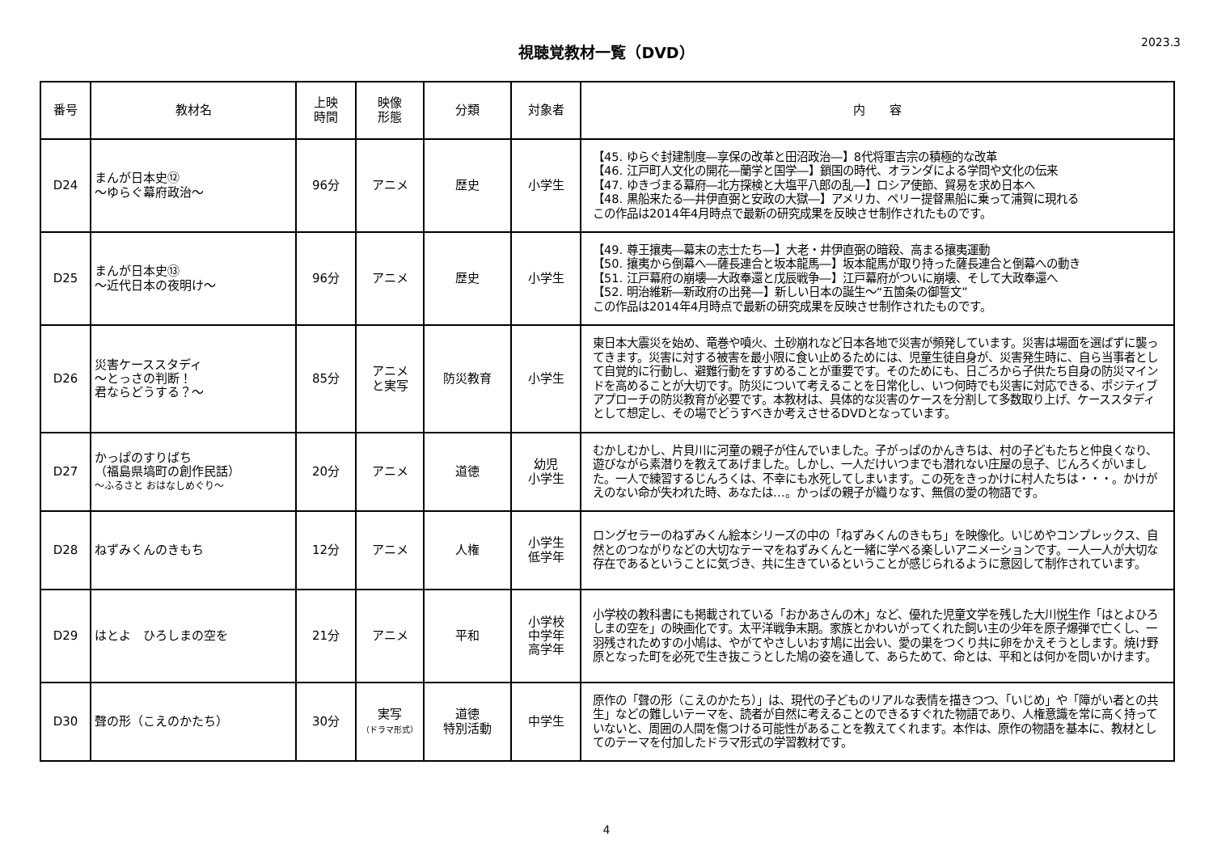視聴覚教材一覧（DVD）
2023.3
| 番号 | 教材名 | 上映 時間 | 映像 形態 | 分類 | 対象者 | 内 容 |
| --- | --- | --- | --- | --- | --- | --- |
| D24 | まんが日本史⑫ ～ゆらぐ幕府政治～ | 96分 | アニメ | 歴史 | 小学生 | 【45. ゆらぐ封建制度―享保の改革と田沼政治―】8代将軍吉宗の積極的な改革 【46. 江戸町人文化の開花―蘭学と国学―】鎖国の時代、オランダによる学問や文化の伝来 【47. ゆきづまる幕府―北方探検と大塩平八郎の乱―】ロシア使節、貿易を求め日本へ 【48. 黒船来たる―井伊直弼と安政の大獄―】アメリカ、ペリー提督黒船に乗って浦賀に現れる この作品は2014年4月時点で最新の研究成果を反映させ制作されたものです。 |
| D25 | まんが日本史⑬ ～近代日本の夜明け～ | 96分 | アニメ | 歴史 | 小学生 | 【49. 尊王攘夷―幕末の志士たち―】大老・井伊直弼の暗殺、高まる攘夷運動 【50. 攘夷から倒幕へ―薩長連合と坂本龍馬―】坂本龍馬が取り持った薩長連合と倒幕への動き 【51. 江戸幕府の崩壊―大政奉還と戊辰戦争―】江戸幕府がついに崩壊、そして大政奉還へ 【52. 明治維新―新政府の出発―】新しい日本の誕生～“五箇条の御誓文” この作品は2014年4月時点で最新の研究成果を反映させ制作されたものです。 |
| D26 | 災害ケーススタディ ～とっさの判断！ 君ならどうする？～ | 85分 | アニメ と実写 | 防災教育 | 小学生 | 東日本大震災を始め、竜巻や噴火、土砂崩れなど日本各地で災害が頻発しています。災害は場面を選ばずに襲ってきます。災害に対する被害を最小限に食い止めるためには、児童生徒自身が、災害発生時に、自ら当事者として自覚的に行動し、避難行動をすすめることが重要です。そのためにも、日ごろから子供たち自身の防災マインドを高めることが大切です。防災について考えることを日常化し、いつ何時でも災害に対応できる、ポジティブアプローチの防災教育が必要です。本教材は、具体的な災害のケースを分割して多数取り上げ、ケーススタディとして想定し、その場でどうすべきか考えさせるDVDとなっています。 |
| D27 | かっぱのすりばち （福島県塙町の創作民話） ～ふるさと おはなしめぐり～ | 20分 | アニメ | 道徳 | 幼児 小学生 | むかしむかし、片貝川に河童の親子が住んでいました。子がっぱのかんきちは、村の子どもたちと仲良くなり、遊びながら素潜りを教えてあげました。しかし、一人だけいつまでも潜れない庄屋の息子、じんろくがいました。一人で練習するじんろくは、不幸にも水死してしまいます。この死をきっかけに村人たちは・・・。かけがえのない命が失われた時、あなたは…。かっぱの親子が織りなす、無償の愛の物語です。 |
| D28 | ねずみくんのきもち | 12分 | アニメ | 人権 | 小学生 低学年 | ロングセラーのねずみくん絵本シリーズの中の「ねずみくんのきもち」を映像化。いじめやコンプレックス、自然とのつながりなどの大切なテーマをねずみくんと一緒に学べる楽しいアニメーションです。一人一人が大切な存在であるということに気づき、共に生きているということが感じられるように意図して制作されています。 |
| D29 | はとよ ひろしまの空を | 21分 | アニメ | 平和 | 小学校 中学年 高学年 | 小学校の教科書にも掲載されている「おかあさんの木」など、優れた児童文学を残した大川悦生作「はとよひろしまの空を」の映画化です。太平洋戦争末期。家族とかわいがってくれた飼い主の少年を原子爆弾で亡くし、一羽残されためすの小鳩は、やがてやさしいおす鳩に出会い、愛の巣をつくり共に卵をかえそうとします。焼け野原となった町を必死で生き抜こうとした鳩の姿を通して、あらためて、命とは、平和とは何かを問いかけます。 |
| D30 | 聲の形（こえのかたち） | 30分 | 実写 （ドラマ形式） | 道徳 特別活動 | 中学生 | 原作の「聲の形（こえのかたち）」は、現代の子どものリアルな表情を描きつつ、「いじめ」や「障がい者との共生」などの難しいテーマを、読者が自然に考えることのできるすぐれた物語であり、人権意識を常に高く持っていないと、周囲の人間を傷つける可能性があることを教えてくれます。本作は、原作の物語を基本に、教材としてのテーマを付加したドラマ形式の学習教材です。 |
4